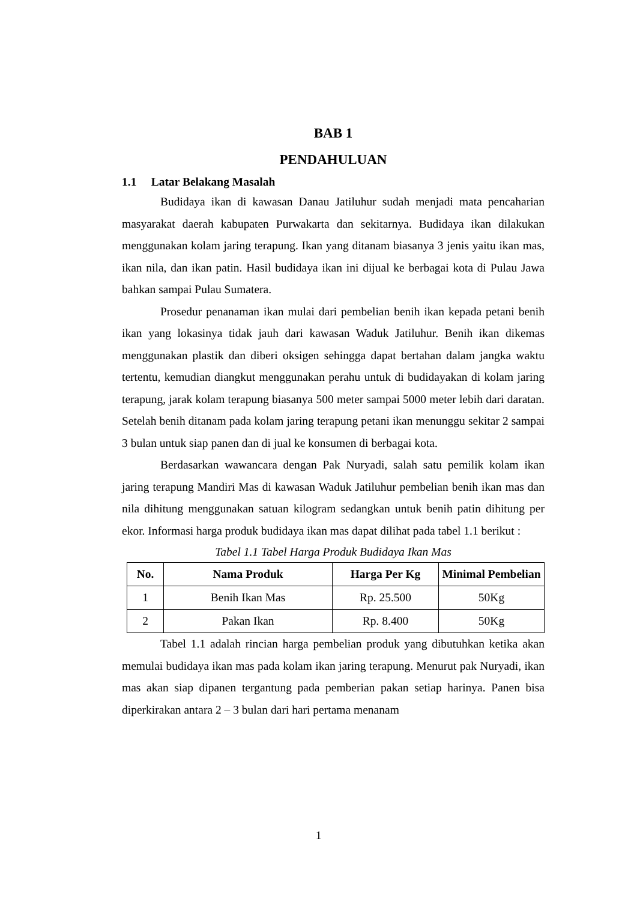BAB 1
PENDAHULUAN
1.1 Latar Belakang Masalah
Budidaya ikan di kawasan Danau Jatiluhur sudah menjadi mata pencaharian masyarakat daerah kabupaten Purwakarta dan sekitarnya. Budidaya ikan dilakukan menggunakan kolam jaring terapung. Ikan yang ditanam biasanya 3 jenis yaitu ikan mas, ikan nila, dan ikan patin. Hasil budidaya ikan ini dijual ke berbagai kota di Pulau Jawa bahkan sampai Pulau Sumatera.
Prosedur penanaman ikan mulai dari pembelian benih ikan kepada petani benih ikan yang lokasinya tidak jauh dari kawasan Waduk Jatiluhur. Benih ikan dikemas menggunakan plastik dan diberi oksigen sehingga dapat bertahan dalam jangka waktu tertentu, kemudian diangkut menggunakan perahu untuk di budidayakan di kolam jaring terapung, jarak kolam terapung biasanya 500 meter sampai 5000 meter lebih dari daratan. Setelah benih ditanam pada kolam jaring terapung petani ikan menunggu sekitar 2 sampai 3 bulan untuk siap panen dan di jual ke konsumen di berbagai kota.
Berdasarkan wawancara dengan Pak Nuryadi, salah satu pemilik kolam ikan jaring terapung Mandiri Mas di kawasan Waduk Jatiluhur pembelian benih ikan mas dan nila dihitung menggunakan satuan kilogram sedangkan untuk benih patin dihitung per ekor. Informasi harga produk budidaya ikan mas dapat dilihat pada tabel 1.1 berikut :
Tabel 1.1 Tabel Harga Produk Budidaya Ikan Mas
| No. | Nama Produk | Harga Per Kg | Minimal Pembelian |
| --- | --- | --- | --- |
| 1 | Benih Ikan Mas | Rp. 25.500 | 50Kg |
| 2 | Pakan Ikan | Rp. 8.400 | 50Kg |
Tabel 1.1 adalah rincian harga pembelian produk yang dibutuhkan ketika akan memulai budidaya ikan mas pada kolam ikan jaring terapung. Menurut pak Nuryadi, ikan mas akan siap dipanen tergantung pada pemberian pakan setiap harinya. Panen bisa diperkirakan antara 2 – 3 bulan dari hari pertama menanam
1